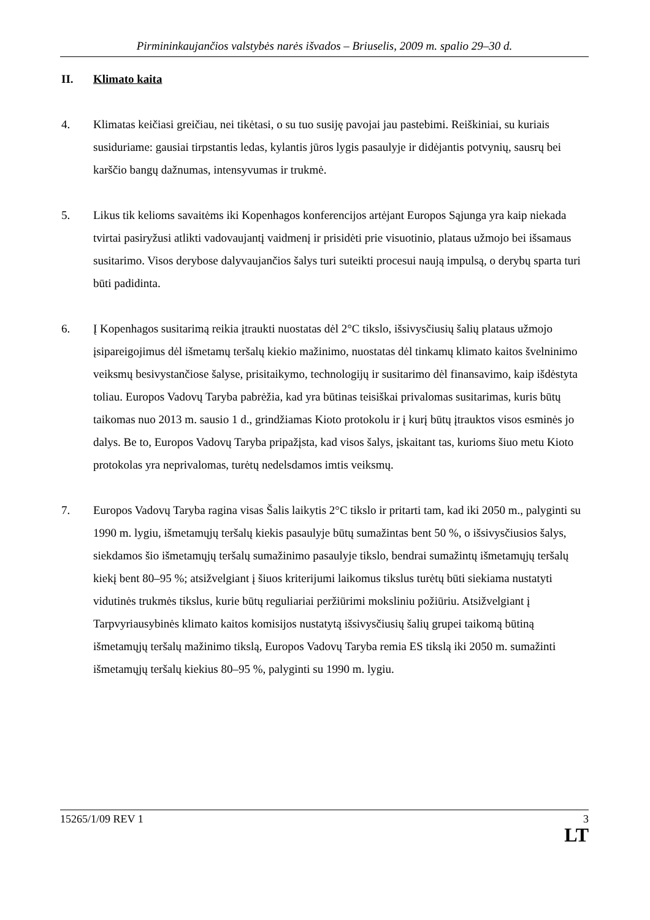Pirmininkaujančios valstybės narės išvados – Briuselis, 2009 m. spalio 29–30 d.
II. Klimato kaita
4. Klimatas keičiasi greičiau, nei tikėtasi, o su tuo susiję pavojai jau pastebimi. Reiškiniai, su kuriais susiduriame: gausiai tirpstantis ledas, kylantis jūros lygis pasaulyje ir didėjantis potvynių, sausrų bei karščio bangų dažnumas, intensyvumas ir trukmė.
5. Likus tik kelioms savaitėms iki Kopenhagos konferencijos artėjant Europos Sąjunga yra kaip niekada tvirtai pasiryžusi atlikti vadovaujantį vaidmenį ir prisidėti prie visuotinio, plataus užmojo bei išsamaus susitarimo. Visos derybose dalyvaujančios šalys turi suteikti procesui naują impulsą, o derybų sparta turi būti padidinta.
6. Į Kopenhagos susitarimą reikia įtraukti nuostatas dėl 2°C tikslo, išsivysčiusių šalių plataus užmojo įsipareigojimus dėl išmetamų teršalų kiekio mažinimo, nuostatas dėl tinkamų klimato kaitos švelninimo veiksmų besivystančiose šalyse, prisitaikymo, technologijų ir susitarimo dėl finansavimo, kaip išdėstyta toliau. Europos Vadovų Taryba pabrėžia, kad yra būtinas teisiškai privalomas susitarimas, kuris būtų taikomas nuo 2013 m. sausio 1 d., grindžiamas Kioto protokolu ir į kurį būtų įtrauktos visos esminės jo dalys. Be to, Europos Vadovų Taryba pripažįsta, kad visos šalys, įskaitant tas, kurioms šiuo metu Kioto protokolas yra neprivalomas, turėtų nedelsdamos imtis veiksmų.
7. Europos Vadovų Taryba ragina visas Šalis laikytis 2°C tikslo ir pritarti tam, kad iki 2050 m., palyginti su 1990 m. lygiu, išmetamųjų teršalų kiekis pasaulyje būtų sumažintas bent 50 %, o išsivysčiusios šalys, siekdamos šio išmetamųjų teršalų sumažinimo pasaulyje tikslo, bendrai sumažintų išmetamųjų teršalų kiekį bent 80–95 %; atsižvelgiant į šiuos kriterijumi laikomus tikslus turėtų būti siekiama nustatyti vidutinės trukmės tikslus, kurie būtų reguliariai peržiūrimi moksliniu požiūriu. Atsižvelgiant į Tarpvyriausybinės klimato kaitos komisijos nustatytą išsivysčiusių šalių grupei taikomą būtiną išmetamųjų teršalų mažinimo tikslą, Europos Vadovų Taryba remia ES tikslą iki 2050 m. sumažinti išmetamųjų teršalų kiekius 80–95 %, palyginti su 1990 m. lygiu.
15265/1/09 REV 1 3
LT